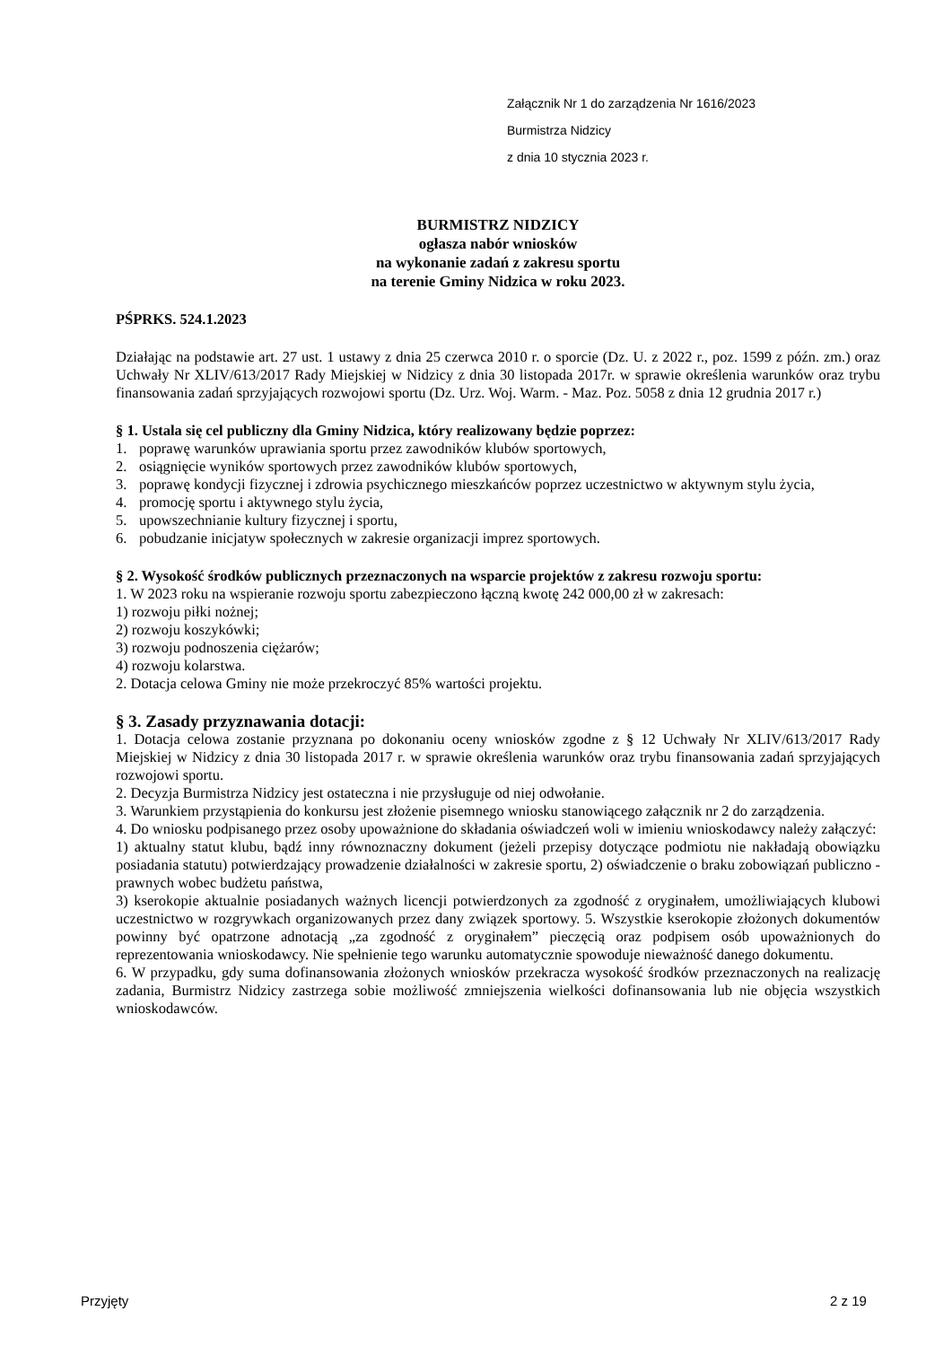Załącznik Nr 1 do zarządzenia Nr 1616/2023
Burmistrza Nidzicy
z dnia 10 stycznia 2023 r.
BURMISTRZ NIDZICY
ogłasza nabór wniosków
na wykonanie zadań z zakresu sportu
na terenie Gminy Nidzica w roku 2023.
PŚPRKS. 524.1.2023
Działając na podstawie art. 27 ust. 1 ustawy z dnia 25 czerwca 2010 r. o sporcie (Dz. U. z 2022 r., poz. 1599 z późn. zm.) oraz Uchwały Nr XLIV/613/2017 Rady Miejskiej w Nidzicy z dnia 30 listopada 2017r. w sprawie określenia warunków oraz trybu finansowania zadań sprzyjających rozwojowi sportu (Dz. Urz. Woj. Warm. - Maz. Poz. 5058 z dnia 12 grudnia 2017 r.)
§ 1. Ustala się cel publiczny dla Gminy Nidzica, który realizowany będzie poprzez:
1. poprawę warunków uprawiania sportu przez zawodników klubów sportowych,
2. osiągnięcie wyników sportowych przez zawodników klubów sportowych,
3. poprawę kondycji fizycznej i zdrowia psychicznego mieszkańców poprzez uczestnictwo w aktywnym stylu życia,
4. promocję sportu i aktywnego stylu życia,
5. upowszechnianie kultury fizycznej i sportu,
6. pobudzanie inicjatyw społecznych w zakresie organizacji imprez sportowych.
§ 2. Wysokość środków publicznych przeznaczonych na wsparcie projektów z zakresu rozwoju sportu:
1. W 2023 roku na wspieranie rozwoju sportu zabezpieczono łączną kwotę 242 000,00 zł w zakresach:
1) rozwoju piłki nożnej;
2) rozwoju koszykówki;
3) rozwoju podnoszenia ciężarów;
4) rozwoju kolarstwa.
2. Dotacja celowa Gminy nie może przekroczyć 85% wartości projektu.
§ 3. Zasady przyznawania dotacji:
1. Dotacja celowa zostanie przyznana po dokonaniu oceny wniosków zgodne z § 12 Uchwały Nr XLIV/613/2017 Rady Miejskiej w Nidzicy z dnia 30 listopada 2017 r. w sprawie określenia warunków oraz trybu finansowania zadań sprzyjających rozwojowi sportu.
2. Decyzja Burmistrza Nidzicy jest ostateczna i nie przysługuje od niej odwołanie.
3. Warunkiem przystąpienia do konkursu jest złożenie pisemnego wniosku stanowiącego załącznik nr 2 do zarządzenia.
4. Do wniosku podpisanego przez osoby upoważnione do składania oświadczeń woli w imieniu wnioskodawcy należy załączyć:
1) aktualny statut klubu, bądź inny równoznaczny dokument (jeżeli przepisy dotyczące podmiotu nie nakładają obowiązku posiadania statutu) potwierdzający prowadzenie działalności w zakresie sportu, 2) oświadczenie o braku zobowiązań publiczno - prawnych wobec budżetu państwa,
3) kserokopie aktualnie posiadanych ważnych licencji potwierdzonych za zgodność z oryginałem, umożliwiających klubowi uczestnictwo w rozgrywkach organizowanych przez dany związek sportowy. 5. Wszystkie kserokopie złożonych dokumentów powinny być opatrzone adnotacją „za zgodność z oryginałem” pieczęcią oraz podpisem osób upoważnionych do reprezentowania wnioskodawcy. Nie spełnienie tego warunku automatycznie spowoduje nieważność danego dokumentu.
6. W przypadku, gdy suma dofinansowania złożonych wniosków przekracza wysokość środków przeznaczonych na realizację zadania, Burmistrz Nidzicy zastrzega sobie możliwość zmniejszenia wielkości dofinansowania lub nie objęcia wszystkich wnioskodawców.
Przyjęty 2 z 19